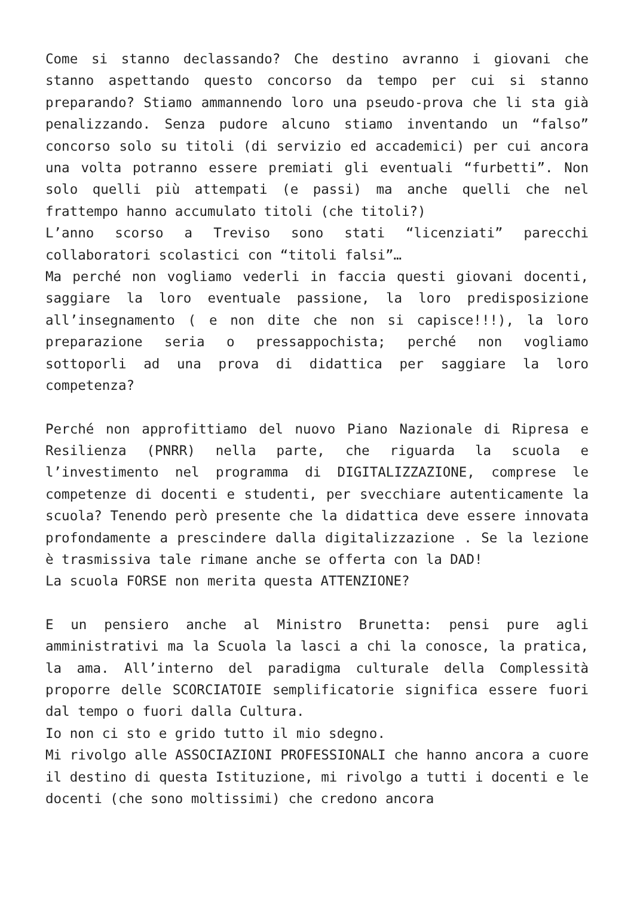Come si stanno declassando? Che destino avranno i giovani che stanno aspettando questo concorso da tempo per cui si stanno preparando? Stiamo ammannendo loro una pseudo-prova che li sta già penalizzando. Senza pudore alcuno stiamo inventando un “falso” concorso solo su titoli (di servizio ed accademici) per cui ancora una volta potranno essere premiati gli eventuali “furbetti”. Non solo quelli più attempati (e passi) ma anche quelli che nel frattempo hanno accumulato titoli (che titoli?)
L’anno scorso a Treviso sono stati “licenziati” parecchi collaboratori scolastici con “titoli falsi”…
Ma perché non vogliamo vederli in faccia questi giovani docenti, saggiare la loro eventuale passione, la loro predisposizione all’insegnamento ( e non dite che non si capisce!!!), la loro preparazione seria o pressappochista; perché non vogliamo sottoporli ad una prova di didattica per saggiare la loro competenza?
Perché non approfittiamo del nuovo Piano Nazionale di Ripresa e Resilienza (PNRR) nella parte, che riguarda la scuola e l’investimento nel programma di DIGITALIZZAZIONE, comprese le competenze di docenti e studenti, per svecchiare autenticamente la scuola? Tenendo però presente che la didattica deve essere innovata profondamente a prescindere dalla digitalizzazione . Se la lezione è trasmissiva tale rimane anche se offerta con la DAD!
La scuola FORSE non merita questa ATTENZIONE?
E un pensiero anche al Ministro Brunetta: pensi pure agli amministrativi ma la Scuola la lasci a chi la conosce, la pratica, la ama. All’interno del paradigma culturale della Complessità proporre delle SCORCIATOIE semplificatorie significa essere fuori dal tempo o fuori dalla Cultura.
Io non ci sto e grido tutto il mio sdegno.
Mi rivolgo alle ASSOCIAZIONI PROFESSIONALI che hanno ancora a cuore il destino di questa Istituzione, mi rivolgo a tutti i docenti e le docenti (che sono moltissimi) che credono ancora